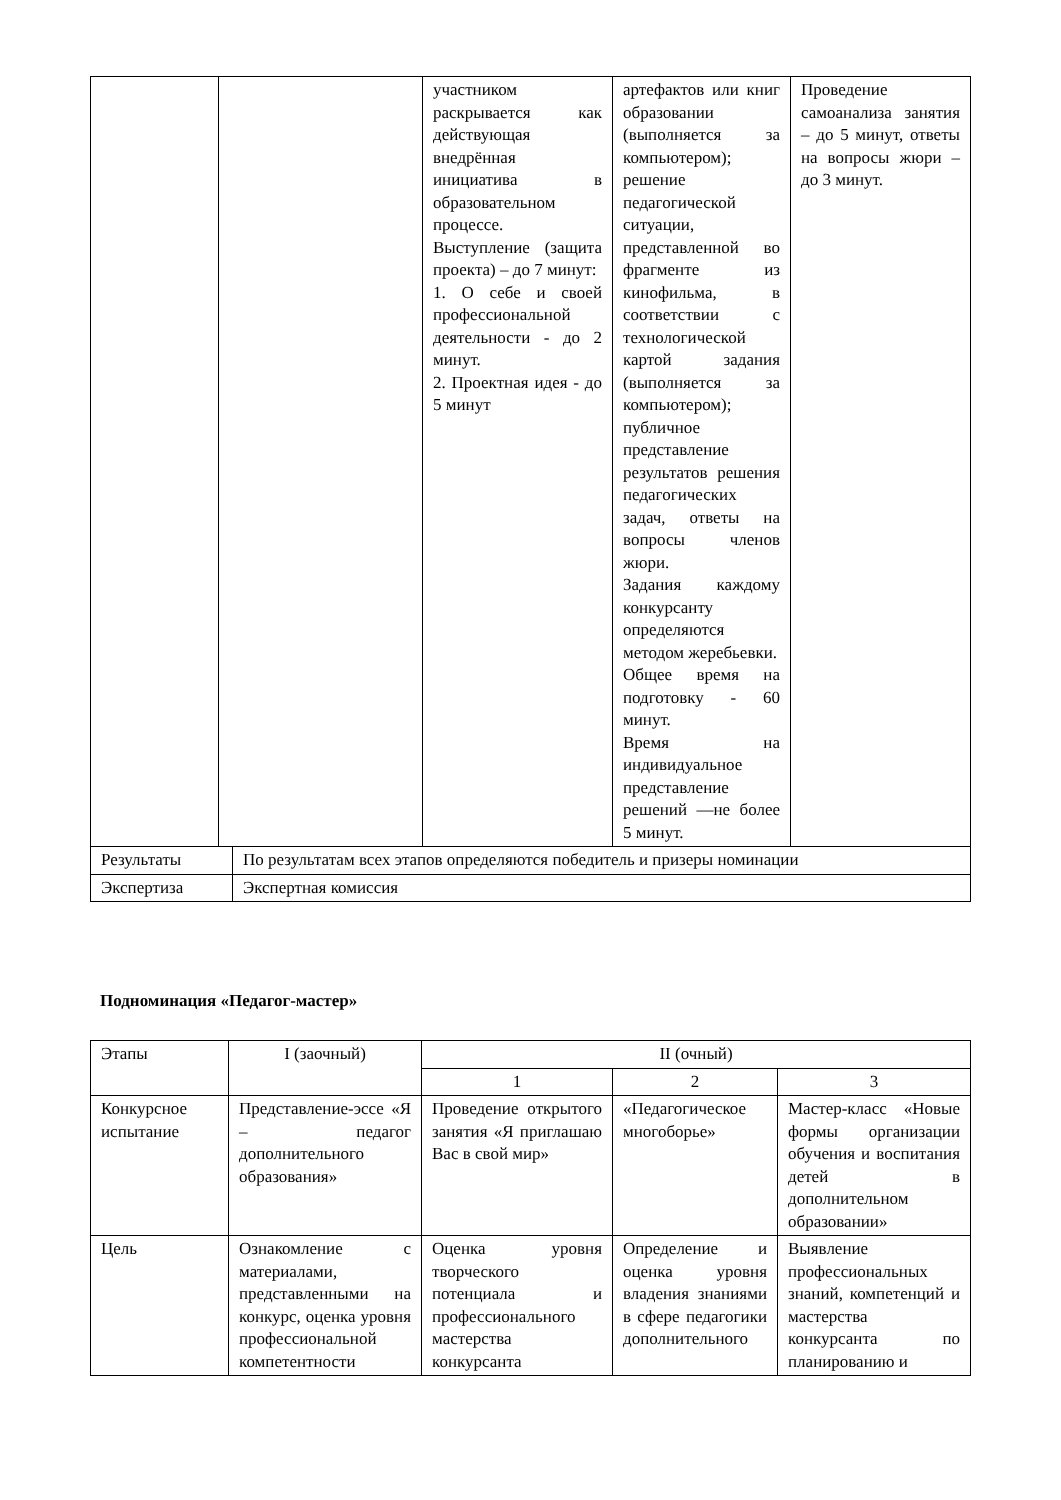| | | | участником раскрывается как действующая внедрённая инициатива в образовательном процессе. Выступление (защита проекта) – до 7 минут: 1. О себе и своей профессиональной деятельности - до 2 минут. 2. Проектная идея - до 5 минут | артефактов или книг образовании (выполняется за компьютером); решение педагогической ситуации, представленной во фрагменте из кинофильма, в соответствии с технологической картой задания (выполняется за компьютером); публичное представление результатов решения педагогических задач, ответы на вопросы членов жюри. Задания каждому конкурсанту определяются методом жеребьевки. Общее время на подготовку - 60 минут. Время на индивидуальное представление решений —не более 5 минут. | Проведение самоанализа занятия – до 5 минут, ответы на вопросы жюри – до 3 минут. |
| Результаты | | По результатам всех этапов определяются победитель и призеры номинации | | | |
| Экспертиза | | Экспертная комиссия | | | |
Подноминация «Педагог-мастер»
| Этапы | I (заочный) | II (очный) | | |
| | | 1 | 2 | 3 |
| Конкурсное испытание | Представление-эссе «Я – педагог дополнительного образования» | Проведение открытого занятия «Я приглашаю Вас в свой мир» | «Педагогическое многоборье» | Мастер-класс «Новые формы организации обучения и воспитания детей в дополнительном образовании» |
| Цель | Ознакомление с материалами, представленными на конкурс, оценка уровня профессиональной компетентности | Оценка уровня творческого потенциала и профессионального мастерства конкурсанта | Определение и оценка уровня владения знаниями в сфере педагогики дополнительного | Выявление профессиональных знаний, компетенций и мастерства конкурсанта по планированию и |